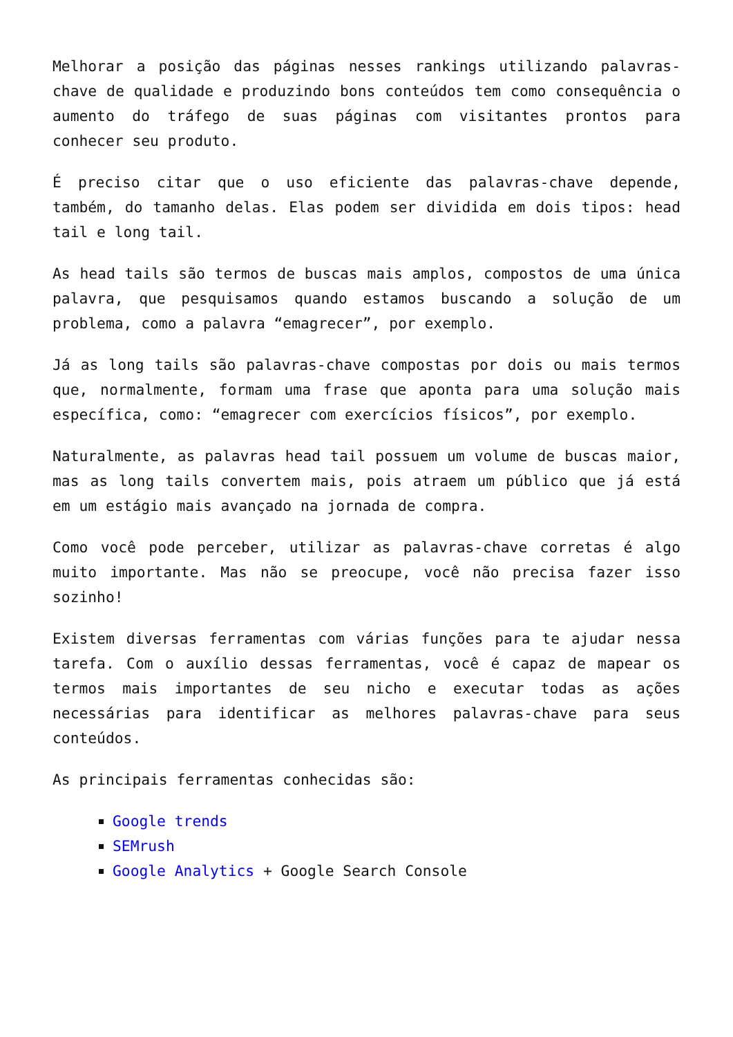Melhorar a posição das páginas nesses rankings utilizando palavras-chave de qualidade e produzindo bons conteúdos tem como consequência o aumento do tráfego de suas páginas com visitantes prontos para conhecer seu produto.
É preciso citar que o uso eficiente das palavras-chave depende, também, do tamanho delas. Elas podem ser dividida em dois tipos: head tail e long tail.
As head tails são termos de buscas mais amplos, compostos de uma única palavra, que pesquisamos quando estamos buscando a solução de um problema, como a palavra “emagrecer”, por exemplo.
Já as long tails são palavras-chave compostas por dois ou mais termos que, normalmente, formam uma frase que aponta para uma solução mais específica, como: “emagrecer com exercícios físicos”, por exemplo.
Naturalmente, as palavras head tail possuem um volume de buscas maior, mas as long tails convertem mais, pois atraem um público que já está em um estágio mais avançado na jornada de compra.
Como você pode perceber, utilizar as palavras-chave corretas é algo muito importante. Mas não se preocupe, você não precisa fazer isso sozinho!
Existem diversas ferramentas com várias funções para te ajudar nessa tarefa. Com o auxílio dessas ferramentas, você é capaz de mapear os termos mais importantes de seu nicho e executar todas as ações necessárias para identificar as melhores palavras-chave para seus conteúdos.
As principais ferramentas conhecidas são:
Google trends
SEMrush
Google Analytics + Google Search Console